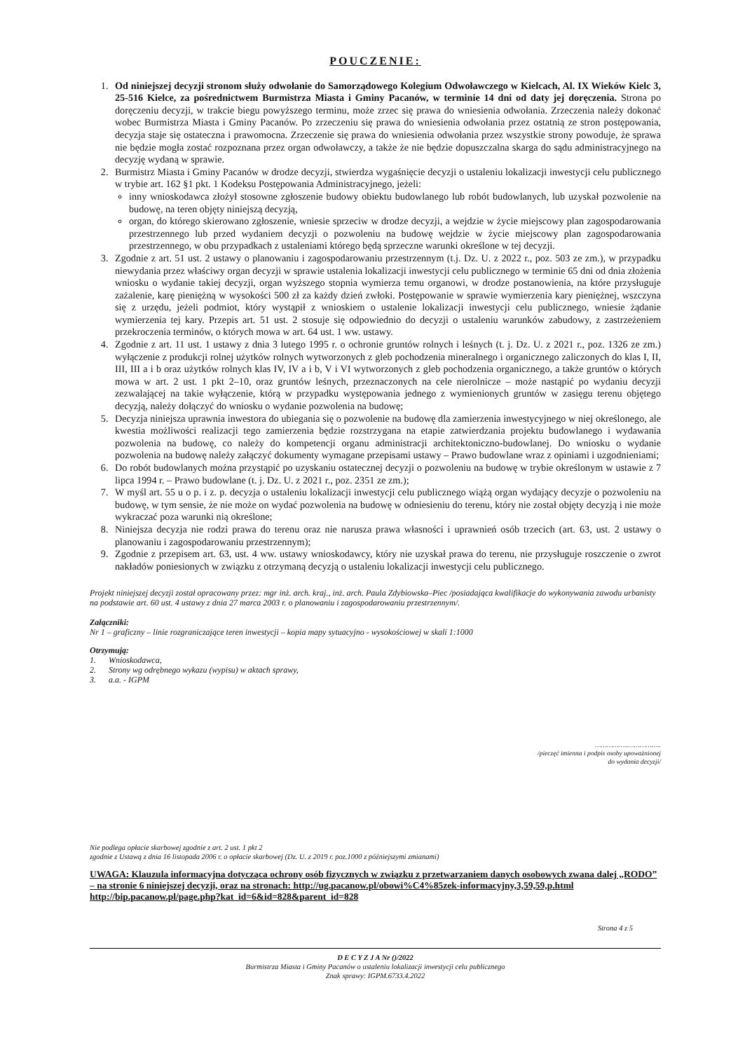POUCZENIE:
1. Od niniejszej decyzji stronom służy odwołanie do Samorządowego Kolegium Odwoławczego w Kielcach, Al. IX Wieków Kielc 3, 25-516 Kielce, za pośrednictwem Burmistrza Miasta i Gminy Pacanów, w terminie 14 dni od daty jej doręczenia. Strona po doręczeniu decyzji, w trakcie biegu powyższego terminu, może zrzec się prawa do wniesienia odwołania. Zrzeczenia należy dokonać wobec Burmistrza Miasta i Gminy Pacanów. Po zrzeczeniu się prawa do wniesienia odwołania przez ostatnią ze stron postępowania, decyzja staje się ostateczna i prawomocna. Zrzeczenie się prawa do wniesienia odwołania przez wszystkie strony powoduje, że sprawa nie będzie mogła zostać rozpoznana przez organ odwoławczy, a także że nie będzie dopuszczalna skarga do sądu administracyjnego na decyzję wydaną w sprawie.
2. Burmistrz Miasta i Gminy Pacanów w drodze decyzji, stwierdza wygaśnięcie decyzji o ustaleniu lokalizacji inwestycji celu publicznego w trybie art. 162 §1 pkt. 1 Kodeksu Postępowania Administracyjnego, jeżeli:
inny wnioskodawca złożył stosowne zgłoszenie budowy obiektu budowlanego lub robót budowlanych, lub uzyskał pozwolenie na budowę, na teren objęty niniejszą decyzją,
organ, do którego skierowano zgłoszenie, wniesie sprzeciw w drodze decyzji, a wejdzie w życie miejscowy plan zagospodarowania przestrzennego lub przed wydaniem decyzji o pozwoleniu na budowę wejdzie w życie miejscowy plan zagospodarowania przestrzennego, w obu przypadkach z ustaleniami którego będą sprzeczne warunki określone w tej decyzji.
3. Zgodnie z art. 51 ust. 2 ustawy o planowaniu i zagospodarowaniu przestrzennym (t.j. Dz. U. z 2022 r., poz. 503 ze zm.), w przypadku niewydania przez właściwy organ decyzji w sprawie ustalenia lokalizacji inwestycji celu publicznego w terminie 65 dni od dnia złożenia wniosku o wydanie takiej decyzji, organ wyższego stopnia wymierza temu organowi, w drodze postanowienia, na które przysługuje zażalenie, karę pieniężną w wysokości 500 zł za każdy dzień zwłoki. Postępowanie w sprawie wymierzenia kary pieniężnej, wszczyna się z urzędu, jeżeli podmiot, który wystąpił z wnioskiem o ustalenie lokalizacji inwestycji celu publicznego, wniesie żądanie wymierzenia tej kary. Przepis art. 51 ust. 2 stosuje się odpowiednio do decyzji o ustaleniu warunków zabudowy, z zastrzeżeniem przekroczenia terminów, o których mowa w art. 64 ust. 1 ww. ustawy.
4. Zgodnie z art. 11 ust. 1 ustawy z dnia 3 lutego 1995 r. o ochronie gruntów rolnych i leśnych (t. j. Dz. U. z 2021 r., poz. 1326 ze zm.) wyłączenie z produkcji rolnej użytków rolnych wytworzonych z gleb pochodzenia mineralnego i organicznego zaliczonych do klas I, II, III, III a i b oraz użytków rolnych klas IV, IV a i b, V i VI wytworzonych z gleb pochodzenia organicznego, a także gruntów o których mowa w art. 2 ust. 1 pkt 2–10, oraz gruntów leśnych, przeznaczonych na cele nierolnicze – może nastąpić po wydaniu decyzji zezwalającej na takie wyłączenie, którą w przypadku występowania jednego z wymienionych gruntów w zasięgu terenu objętego decyzją, należy dołączyć do wniosku o wydanie pozwolenia na budowę;
5. Decyzja niniejsza uprawnia inwestora do ubiegania się o pozwolenie na budowę dla zamierzenia inwestycyjnego w niej określonego, ale kwestia możliwości realizacji tego zamierzenia będzie rozstrzygana na etapie zatwierdzania projektu budowlanego i wydawania pozwolenia na budowę, co należy do kompetencji organu administracji architektoniczno-budowlanej. Do wniosku o wydanie pozwolenia na budowę należy załączyć dokumenty wymagane przepisami ustawy – Prawo budowlane wraz z opiniami i uzgodnieniami;
6. Do robót budowlanych można przystąpić po uzyskaniu ostatecznej decyzji o pozwoleniu na budowę w trybie określonym w ustawie z 7 lipca 1994 r. – Prawo budowlane (t. j. Dz. U. z 2021 r., poz. 2351 ze zm.);
7. W myśl art. 55 u o p. i z. p. decyzja o ustaleniu lokalizacji inwestycji celu publicznego wiążą organ wydający decyzje o pozwoleniu na budowę, w tym sensie, że nie może on wydać pozwolenia na budowę w odniesieniu do terenu, który nie został objęty decyzją i nie może wykraczać poza warunki nią określone;
8. Niniejsza decyzja nie rodzi prawa do terenu oraz nie narusza prawa własności i uprawnień osób trzecich (art. 63, ust. 2 ustawy o planowaniu i zagospodarowaniu przestrzennym);
9. Zgodnie z przepisem art. 63, ust. 4 ww. ustawy wnioskodawcy, który nie uzyskał prawa do terenu, nie przysługuje roszczenie o zwrot nakładów poniesionych w związku z otrzymaną decyzją o ustaleniu lokalizacji inwestycji celu publicznego.
Projekt niniejszej decyzji został opracowany przez: mgr inż. arch. kraj., inż. arch. Paula Zdybiowska–Piec /posiadająca kwalifikacje do wykonywania zawodu urbanisty na podstawie art. 60 ust. 4 ustawy z dnia 27 marca 2003 r. o planowaniu i zagospodarowaniu przestrzennym/.
Załączniki:
Nr 1 – graficzny – linie rozgraniczające teren inwestycji – kopia mapy sytuacyjno - wysokościowej w skali 1:1000
Otrzymują:
1. Wnioskodawca,
2. Strony wg odrębnego wykazu (wypisu) w aktach sprawy,
3. a.a. - IGPM
……………..……………..
/pieczęć imienna i podpis osoby upoważnionej
do wydania decyzji/
Nie podlega opłacie skarbowej zgodnie z art. 2 ust. 1 pkt 2
zgodnie z Ustawą z dnia 16 listopada 2006 r. o opłacie skarbowej (Dz. U. z 2019 r. poz.1000 z późniejszymi zmianami)
UWAGA: Klauzula informacyjna dotycząca ochrony osób fizycznych w związku z przetwarzaniem danych osobowych zwana dalej „RODO” – na stronie 6 niniejszej decyzji, oraz na stronach: http://ug.pacanow.pl/obowi%C4%85zek-informacyjny,3,59,59,p.html http://bip.pacanow.pl/page.php?kat_id=6&id=828&parent_id=828
Strona 4 z 5
D E C Y Z J A Nr ()/2022
Burmistrza Miasta i Gminy Pacanów o ustaleniu lokalizacji inwestycji celu publicznego
Znak sprawy: IGPM.6733.4.2022